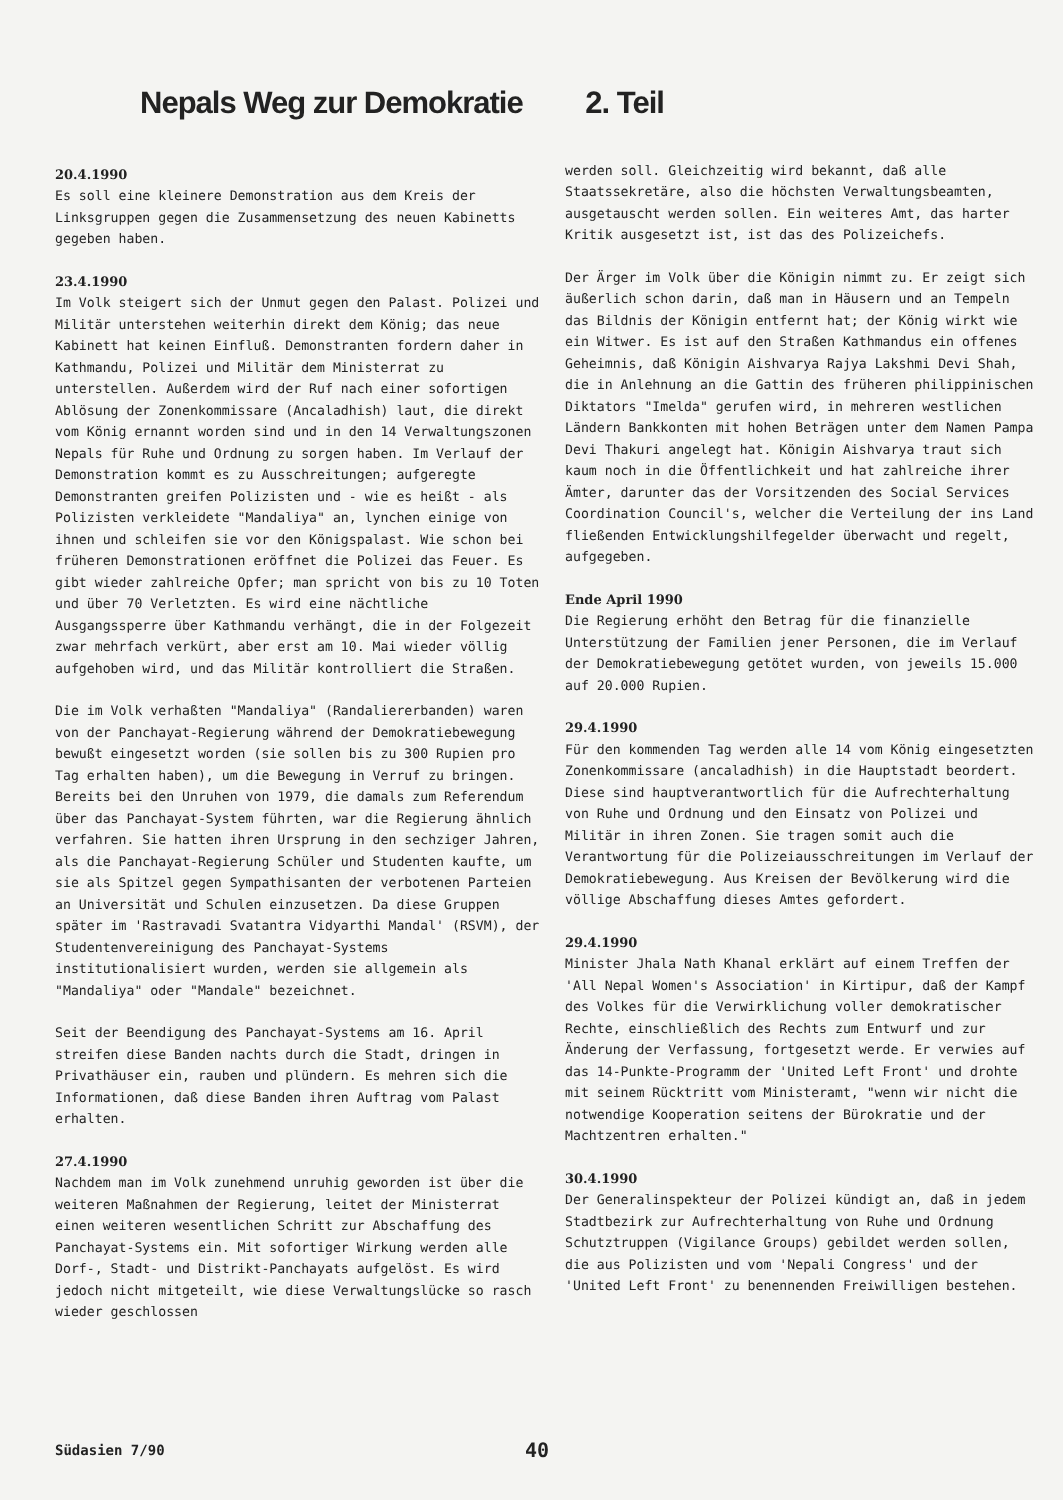Nepals Weg zur Demokratie 2. Teil
20.4.1990
Es soll eine kleinere Demonstration aus dem Kreis der Linksgruppen gegen die Zusammensetzung des neuen Kabinetts gegeben haben.
23.4.1990
Im Volk steigert sich der Unmut gegen den Palast. Polizei und Militär unterstehen weiterhin direkt dem König; das neue Kabinett hat keinen Einfluß. Demonstranten fordern daher in Kathmandu, Polizei und Militär dem Ministerrat zu unterstellen. Außerdem wird der Ruf nach einer sofortigen Ablösung der Zonenkommissare (Ancaladhish) laut, die direkt vom König ernannt worden sind und in den 14 Verwaltungszonen Nepals für Ruhe und Ordnung zu sorgen haben. Im Verlauf der Demonstration kommt es zu Ausschreitungen; aufgeregte Demonstranten greifen Polizisten und - wie es heißt - als Polizisten verkleidete "Mandaliya" an, lynchen einige von ihnen und schleifen sie vor den Königspalast. Wie schon bei früheren Demonstrationen eröffnet die Polizei das Feuer. Es gibt wieder zahlreiche Opfer; man spricht von bis zu 10 Toten und über 70 Verletzten. Es wird eine nächtliche Ausgangssperre über Kathmandu verhängt, die in der Folgezeit zwar mehrfach verkürt, aber erst am 10. Mai wieder völlig aufgehoben wird, und das Militär kontrolliert die Straßen.
Die im Volk verhaßten "Mandaliya" (Randaliererbanden) waren von der Panchayat-Regierung während der Demokratiebewegung bewußt eingesetzt worden (sie sollen bis zu 300 Rupien pro Tag erhalten haben), um die Bewegung in Verruf zu bringen. Bereits bei den Unruhen von 1979, die damals zum Referendum über das Panchayat-System führten, war die Regierung ähnlich verfahren. Sie hatten ihren Ursprung in den sechziger Jahren, als die Panchayat-Regierung Schüler und Studenten kaufte, um sie als Spitzel gegen Sympathisanten der verbotenen Parteien an Universität und Schulen einzusetzen. Da diese Gruppen später im 'Rastravadi Svatantra Vidyarthi Mandal' (RSVM), der Studentenvereinigung des Panchayat-Systems institutionalisiert wurden, werden sie allgemein als "Mandaliya" oder "Mandale" bezeichnet.
Seit der Beendigung des Panchayat-Systems am 16. April streifen diese Banden nachts durch die Stadt, dringen in Privathäuser ein, rauben und plündern. Es mehren sich die Informationen, daß diese Banden ihren Auftrag vom Palast erhalten.
27.4.1990
Nachdem man im Volk zunehmend unruhig geworden ist über die weiteren Maßnahmen der Regierung, leitet der Ministerrat einen weiteren wesentlichen Schritt zur Abschaffung des Panchayat-Systems ein. Mit sofortiger Wirkung werden alle Dorf-, Stadt- und Distrikt-Panchayats aufgelöst. Es wird jedoch nicht mitgeteilt, wie diese Verwaltungslücke so rasch wieder geschlossen
werden soll. Gleichzeitig wird bekannt, daß alle Staatssekretäre, also die höchsten Verwaltungsbeamten, ausgetauscht werden sollen. Ein weiteres Amt, das harter Kritik ausgesetzt ist, ist das des Polizeichefs.
Der Ärger im Volk über die Königin nimmt zu. Er zeigt sich äußerlich schon darin, daß man in Häusern und an Tempeln das Bildnis der Königin entfernt hat; der König wirkt wie ein Witwer. Es ist auf den Straßen Kathmandus ein offenes Geheimnis, daß Königin Aishvarya Rajya Lakshmi Devi Shah, die in Anlehnung an die Gattin des früheren philippinischen Diktators "Imelda" gerufen wird, in mehreren westlichen Ländern Bankkonten mit hohen Beträgen unter dem Namen Pampa Devi Thakuri angelegt hat. Königin Aishvarya traut sich kaum noch in die Öffentlichkeit und hat zahlreiche ihrer Ämter, darunter das der Vorsitzenden des Social Services Coordination Council's, welcher die Verteilung der ins Land fließenden Entwicklungshilfegelder überwacht und regelt, aufgegeben.
Ende April 1990
Die Regierung erhöht den Betrag für die finanzielle Unterstützung der Familien jener Personen, die im Verlauf der Demokratiebewegung getötet wurden, von jeweils 15.000 auf 20.000 Rupien.
29.4.1990
Für den kommenden Tag werden alle 14 vom König eingesetzten Zonenkommissare (ancaladhish) in die Hauptstadt beordert. Diese sind hauptverantwortlich für die Aufrechterhaltung von Ruhe und Ordnung und den Einsatz von Polizei und Militär in ihren Zonen. Sie tragen somit auch die Verantwortung für die Polizeiausschreitungen im Verlauf der Demokratiebewegung. Aus Kreisen der Bevölkerung wird die völlige Abschaffung dieses Amtes gefordert.
29.4.1990
Minister Jhala Nath Khanal erklärt auf einem Treffen der 'All Nepal Women's Association' in Kirtipur, daß der Kampf des Volkes für die Verwirklichung voller demokratischer Rechte, einschließlich des Rechts zum Entwurf und zur Änderung der Verfassung, fortgesetzt werde. Er verwies auf das 14-Punkte-Programm der 'United Left Front' und drohte mit seinem Rücktritt vom Ministeramt, "wenn wir nicht die notwendige Kooperation seitens der Bürokratie und der Machtzentren erhalten."
30.4.1990
Der Generalinspekteur der Polizei kündigt an, daß in jedem Stadtbezirk zur Aufrechterhaltung von Ruhe und Ordnung Schutztruppen (Vigilance Groups) gebildet werden sollen, die aus Polizisten und vom 'Nepali Congress' und der 'United Left Front' zu benennenden Freiwilligen bestehen.
Südasien 7/90 40